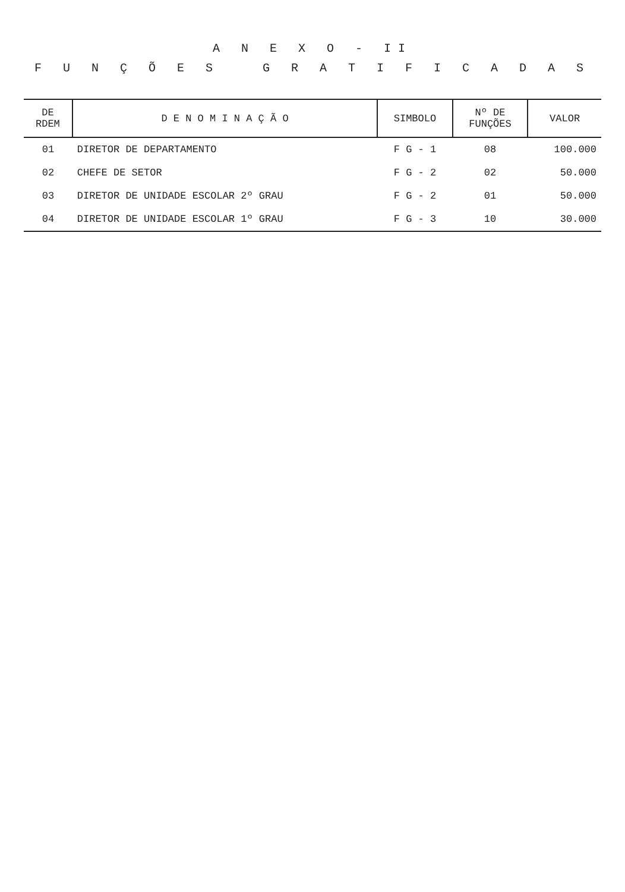A N E X O - II
F U N Ç Õ E S G R A T I F I C A D A S
| DE RDEM | D E N O M I N A Ç Ã O | SIMBOLO | Nº DE FUNÇÕES | VALOR |
| --- | --- | --- | --- | --- |
| 01 | DIRETOR DE DEPARTAMENTO | F G - 1 | 08 | 100.000 |
| 02 | CHEFE DE SETOR | F G - 2 | 02 | 50.000 |
| 03 | DIRETOR DE UNIDADE ESCOLAR 2º GRAU | F G - 2 | 01 | 50.000 |
| 04 | DIRETOR DE UNIDADE ESCOLAR 1º GRAU | F G - 3 | 10 | 30.000 |